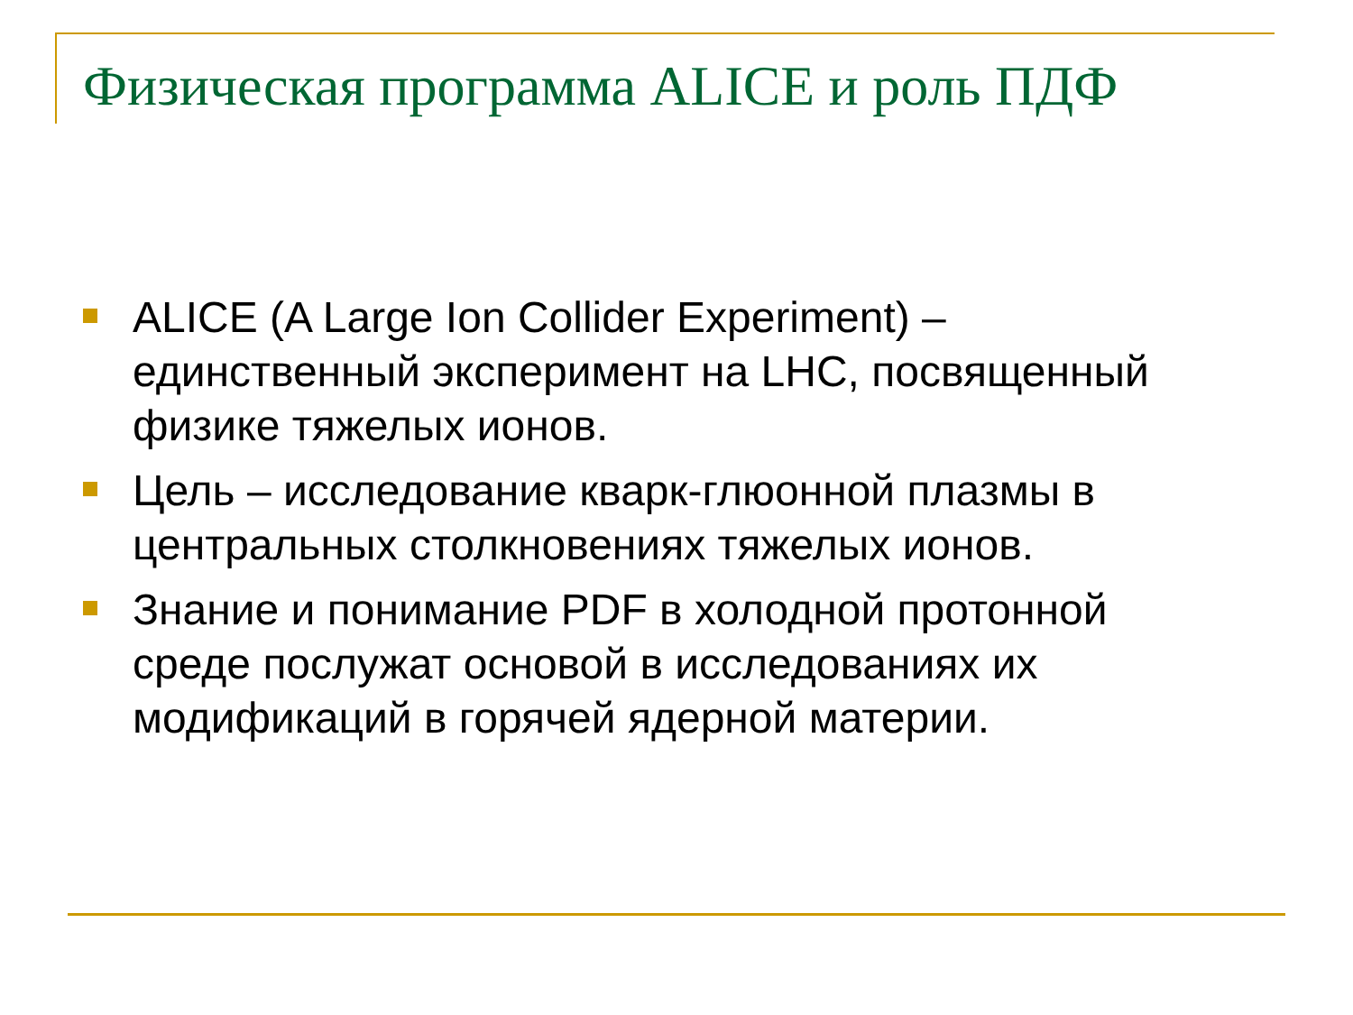Физическая программа ALICE и роль ПДФ
ALICE (A Large Ion Collider Experiment) – единственный эксперимент на LHC, посвященный физике тяжелых ионов.
Цель – исследование кварк-глюонной плазмы в центральных столкновениях тяжелых ионов.
Знание и понимание PDF в холодной протонной среде послужат основой в исследованиях их модификаций в горячей ядерной материи.